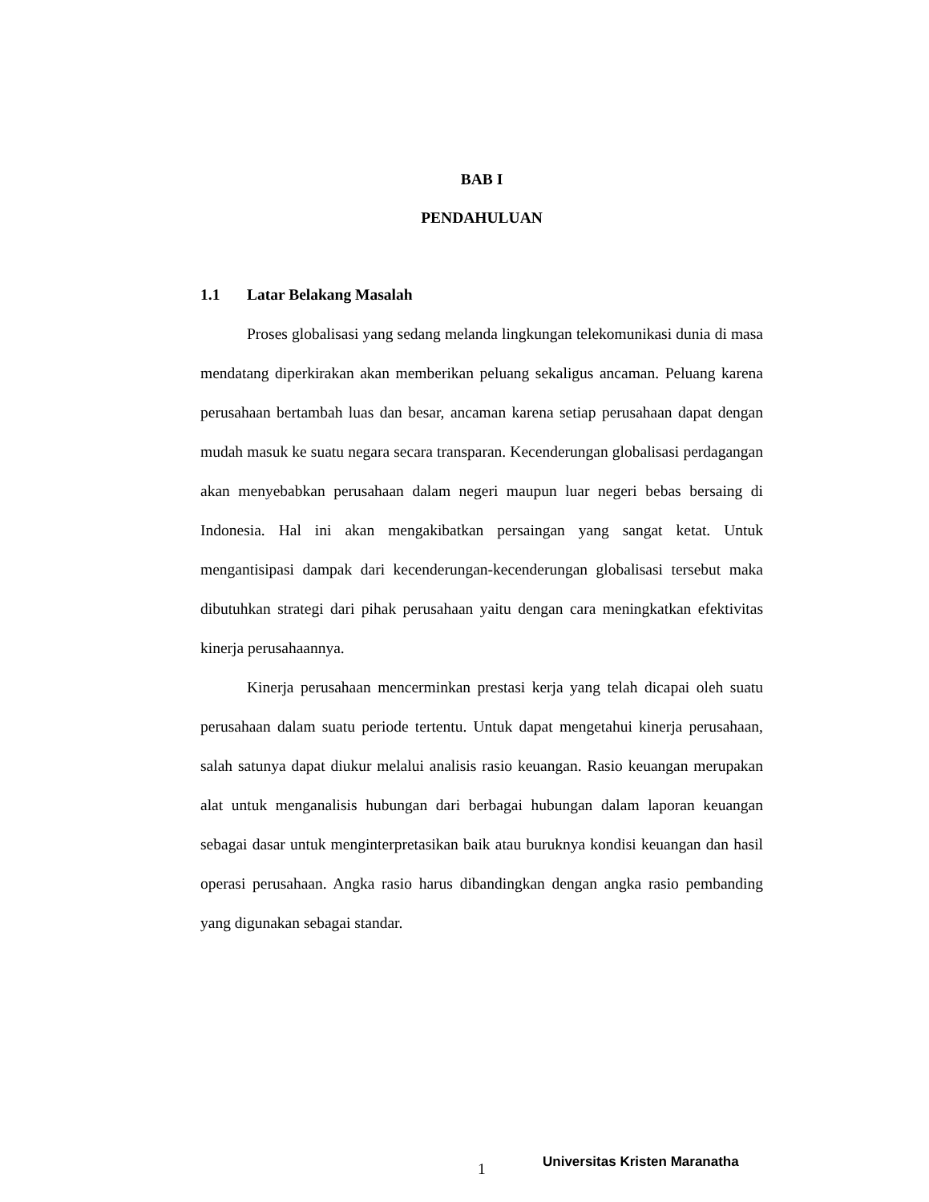BAB I
PENDAHULUAN
1.1 Latar Belakang Masalah
Proses globalisasi yang sedang melanda lingkungan telekomunikasi dunia di masa mendatang diperkirakan akan memberikan peluang sekaligus ancaman. Peluang karena perusahaan bertambah luas dan besar, ancaman karena setiap perusahaan dapat dengan mudah masuk ke suatu negara secara transparan. Kecenderungan globalisasi perdagangan akan menyebabkan perusahaan dalam negeri maupun luar negeri bebas bersaing di Indonesia. Hal ini akan mengakibatkan persaingan yang sangat ketat. Untuk mengantisipasi dampak dari kecenderungan-kecenderungan globalisasi tersebut maka dibutuhkan strategi dari pihak perusahaan yaitu dengan cara meningkatkan efektivitas kinerja perusahaannya.
Kinerja perusahaan mencerminkan prestasi kerja yang telah dicapai oleh suatu perusahaan dalam suatu periode tertentu. Untuk dapat mengetahui kinerja perusahaan, salah satunya dapat diukur melalui analisis rasio keuangan. Rasio keuangan merupakan alat untuk menganalisis hubungan dari berbagai hubungan dalam laporan keuangan sebagai dasar untuk menginterpretasikan baik atau buruknya kondisi keuangan dan hasil operasi perusahaan. Angka rasio harus dibandingkan dengan angka rasio pembanding yang digunakan sebagai standar.
1 Universitas Kristen Maranatha